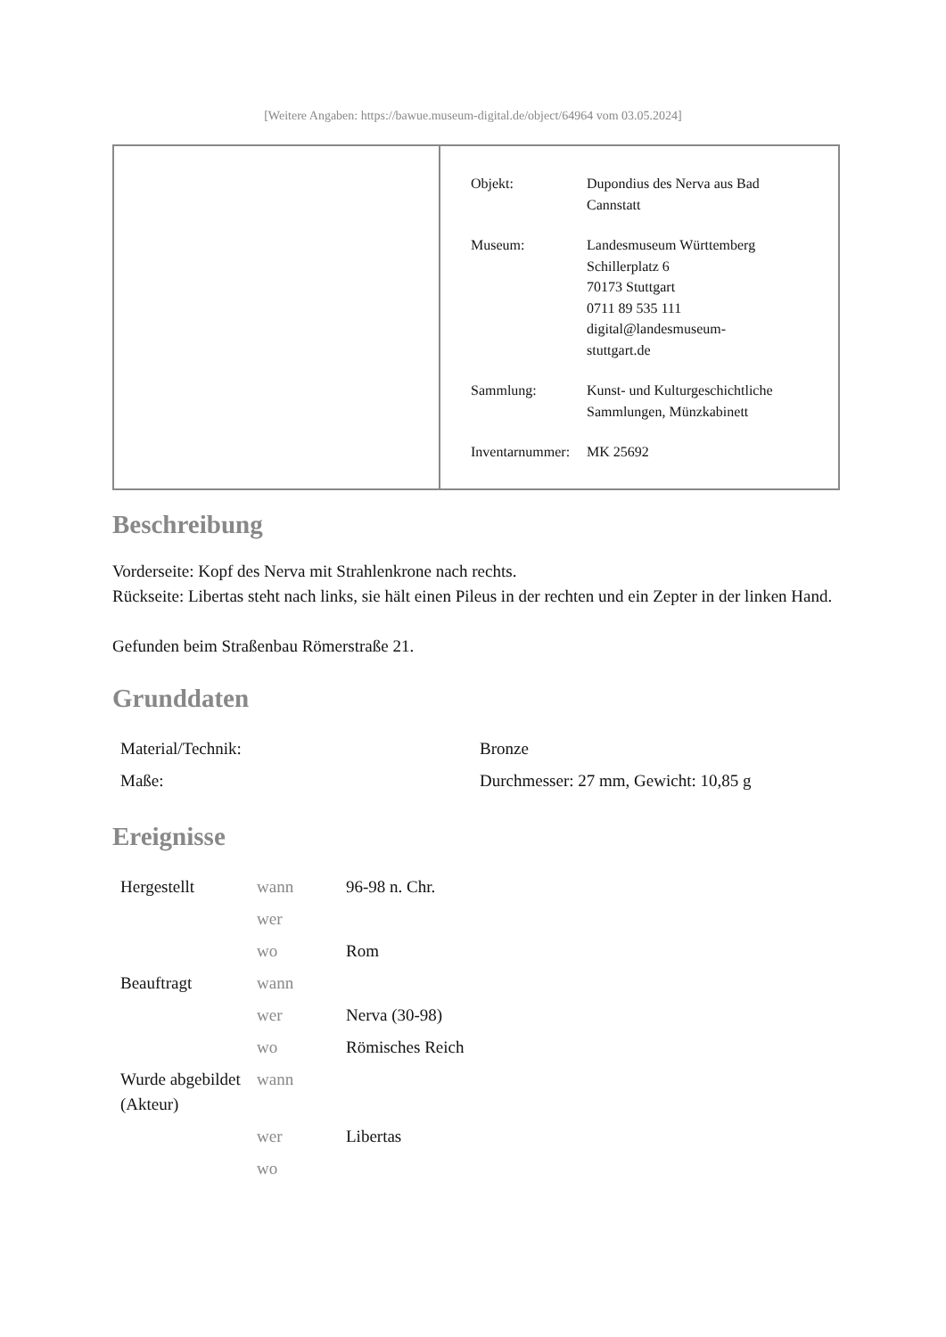[Weitere Angaben: https://bawue.museum-digital.de/object/64964 vom 03.05.2024]
| Objekt: | Dupondius des Nerva aus Bad Cannstatt |
| Museum: | Landesmuseum Württemberg Schillerplatz 6 70173 Stuttgart 0711 89 535 111 digital@landesmuseum- stuttgart.de |
| Sammlung: | Kunst- und Kulturgeschichtliche Sammlungen, Münzkabinett |
| Inventarnummer: | MK 25692 |
Beschreibung
Vorderseite: Kopf des Nerva mit Strahlenkrone nach rechts.
Rückseite: Libertas steht nach links, sie hält einen Pileus in der rechten und ein Zepter in der linken Hand.
Gefunden beim Straßenbau Römerstraße 21.
Grunddaten
| Material/Technik: | Bronze |
| Maße: | Durchmesser: 27 mm, Gewicht: 10,85 g |
Ereignisse
| Hergestellt | wann | 96-98 n. Chr. |
| | wer | |
| | wo | Rom |
| Beauftragt | wann | |
| | wer | Nerva (30-98) |
| | wo | Römisches Reich |
| Wurde abgebildet (Akteur) | wann | |
| | wer | Libertas |
| | wo | |